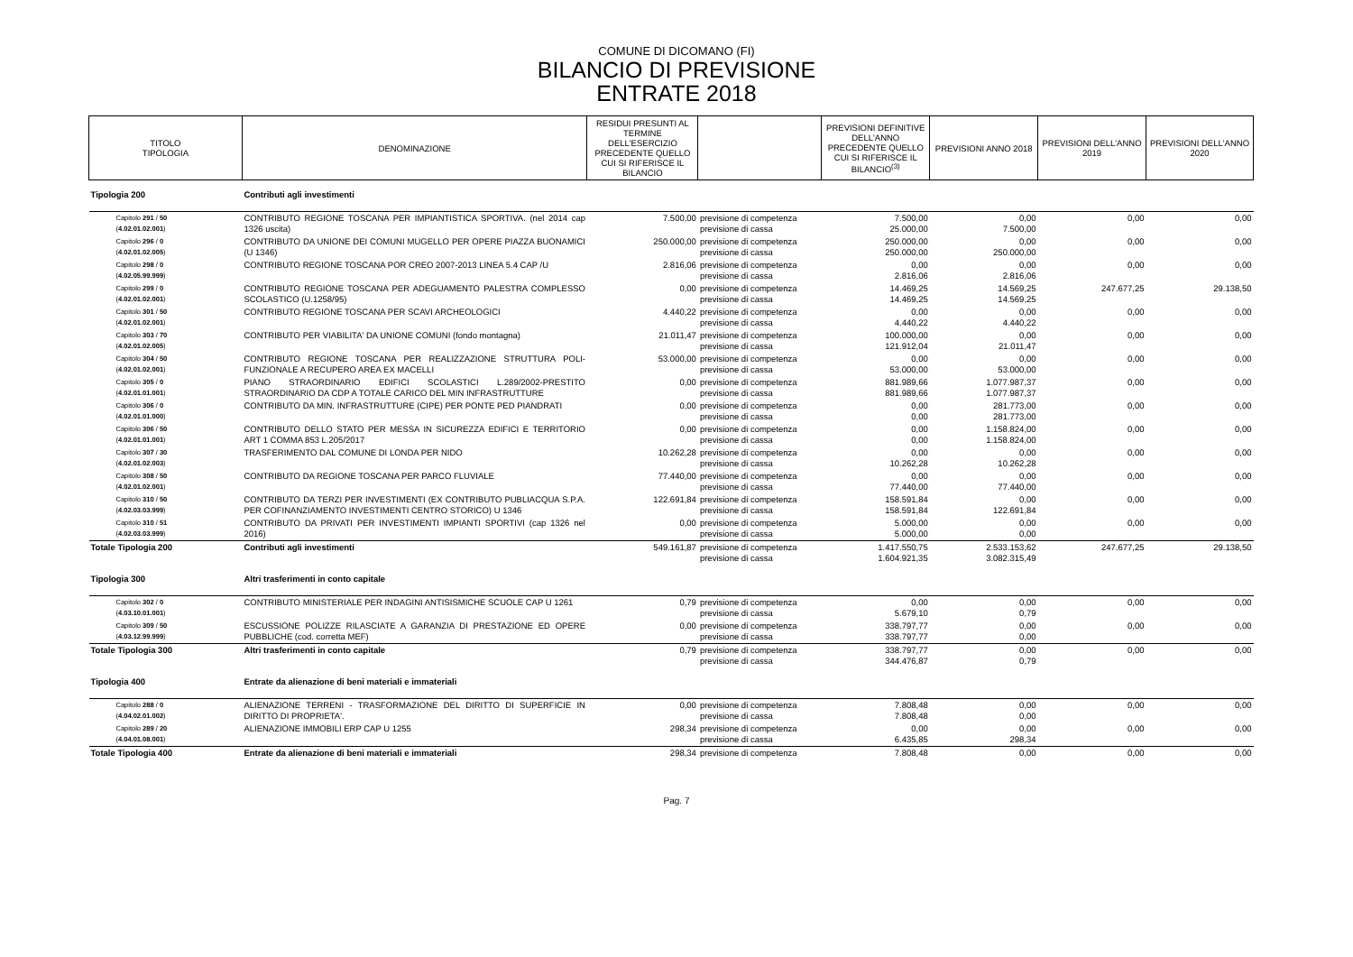COMUNE DI DICOMANO (FI)
BILANCIO DI PREVISIONE
ENTRATE 2018
| TITOLO TIPOLOGIA | DENOMINAZIONE | RESIDUI PRESUNTI AL TERMINE DELL'ESERCIZIO PRECEDENTE QUELLO CUI SI RIFERISCE IL BILANCIO | | PREVISIONI DEFINITIVE DELL'ANNO PRECEDENTE QUELLO CUI SI RIFERISCE IL BILANCIO<sup>(3)</sup> | PREVISIONI ANNO 2018 | PREVISIONI DELL'ANNO 2019 | PREVISIONI DELL'ANNO 2020 |
| --- | --- | --- | --- | --- | --- | --- | --- |
| Tipologia 200 | Contributi agli investimenti | | | | | | |
| Capitolo 291 / 50 ( 4.02.01.02.001 ) | CONTRIBUTO REGIONE TOSCANA PER IMPIANTISTICA SPORTIVA. (nel 2014 cap 1326 uscita) | 7.500,00 | previsione di competenza previsione di cassa | 7.500,00 25.000,00 | 0,00 7.500,00 | 0,00 | 0,00 |
| Capitolo 296 / 0 ( 4.02.01.02.005 ) | CONTRIBUTO DA UNIONE DEI COMUNI MUGELLO PER OPERE PIAZZA BUONAMICI (U 1346) | 250.000,00 | previsione di competenza previsione di cassa | 250.000,00 250.000,00 | 0,00 250.000,00 | 0,00 | 0,00 |
| Capitolo 298 / 0 ( 4.02.05.99.999 ) | CONTRIBUTO REGIONE TOSCANA POR CREO 2007-2013 LINEA 5.4 CAP /U | 2.816,06 | previsione di competenza previsione di cassa | 0,00 2.816,06 | 0,00 2.816,06 | 0,00 | 0,00 |
| Capitolo 299 / 0 ( 4.02.01.02.001 ) | CONTRIBUTO REGIONE TOSCANA PER ADEGUAMENTO PALESTRA COMPLESSO SCOLASTICO (U.1258/95) | 0,00 | previsione di competenza previsione di cassa | 14.469,25 14.469,25 | 14.569,25 14.569,25 | 247.677,25 | 29.138,50 |
| Capitolo 301 / 50 ( 4.02.01.02.001 ) | CONTRIBUTO REGIONE TOSCANA PER SCAVI ARCHEOLOGICI | 4.440,22 | previsione di competenza previsione di cassa | 0,00 4.440,22 | 0,00 4.440,22 | 0,00 | 0,00 |
| Capitolo 303 / 70 ( 4.02.01.02.005 ) | CONTRIBUTO PER VIABILITA' DA UNIONE COMUNI (fondo montagna) | 21.011,47 | previsione di competenza previsione di cassa | 100.000,00 121.912,04 | 0,00 21.011,47 | 0,00 | 0,00 |
| Capitolo 304 / 50 ( 4.02.01.02.001 ) | CONTRIBUTO REGIONE TOSCANA PER REALIZZAZIONE STRUTTURA POLI- FUNZIONALE A RECUPERO AREA EX MACELLI | 53.000,00 | previsione di competenza previsione di cassa | 0,00 53.000,00 | 0,00 53.000,00 | 0,00 | 0,00 |
| Capitolo 305 / 0 ( 4.02.01.01.001 ) | PIANO STRAORDINARIO EDIFICI SCOLASTICI L.289/2002-PRESTITO STRAORDINARIO DA CDP A TOTALE CARICO DEL MIN INFRASTRUTTURE | 0,00 | previsione di competenza previsione di cassa | 881.989,66 881.989,66 | 1.077.987,37 1.077.987,37 | 0,00 | 0,00 |
| Capitolo 306 / 0 ( 4.02.01.01.000 ) | CONTRIBUTO DA MIN. INFRASTRUTTURE (CIPE) PER PONTE PED PIANDRATI | 0,00 | previsione di competenza previsione di cassa | 0,00 0,00 | 281.773,00 281.773,00 | 0,00 | 0,00 |
| Capitolo 306 / 50 ( 4.02.01.01.001 ) | CONTRIBUTO DELLO STATO PER MESSA IN SICUREZZA EDIFICI E TERRITORIO ART 1 COMMA 853 L.205/2017 | 0,00 | previsione di competenza previsione di cassa | 0,00 0,00 | 1.158.824,00 1.158.824,00 | 0,00 | 0,00 |
| Capitolo 307 / 30 ( 4.02.01.02.003 ) | TRASFERIMENTO DAL COMUNE DI LONDA PER NIDO | 10.262,28 | previsione di competenza previsione di cassa | 0,00 10.262,28 | 0,00 10.262,28 | 0,00 | 0,00 |
| Capitolo 308 / 50 ( 4.02.01.02.001 ) | CONTRIBUTO DA REGIONE TOSCANA PER PARCO FLUVIALE | 77.440,00 | previsione di competenza previsione di cassa | 0,00 77.440,00 | 0,00 77.440,00 | 0,00 | 0,00 |
| Capitolo 310 / 50 ( 4.02.03.03.999 ) | CONTRIBUTO DA TERZI PER INVESTIMENTI (EX CONTRIBUTO PUBLIACQUA S.P.A. PER COFINANZIAMENTO INVESTIMENTI CENTRO STORICO) U 1346 | 122.691,84 | previsione di competenza previsione di cassa | 158.591,84 158.591,84 | 0,00 122.691,84 | 0,00 | 0,00 |
| Capitolo 310 / 51 ( 4.02.03.03.999 ) | CONTRIBUTO DA PRIVATI PER INVESTIMENTI IMPIANTI SPORTIVI (cap 1326 nel 2016) | 0,00 | previsione di competenza previsione di cassa | 5.000,00 5.000,00 | 0,00 0,00 | 0,00 | 0,00 |
| Totale Tipologia 200 | Contributi agli investimenti | 549.161,87 | previsione di competenza previsione di cassa | 1.417.550,75 1.604.921,35 | 2.533.153,62 3.082.315,49 | 247.677,25 | 29.138,50 |
| Tipologia 300 | Altri trasferimenti in conto capitale | | | | | | |
| Capitolo 302 / 0 ( 4.03.10.01.001 ) | CONTRIBUTO MINISTERIALE PER INDAGINI ANTISISMICHE SCUOLE CAP U 1261 | 0,79 | previsione di competenza previsione di cassa | 0,00 5.679,10 | 0,00 0,79 | 0,00 | 0,00 |
| Capitolo 309 / 50 ( 4.03.12.99.999 ) | ESCUSSIONE POLIZZE RILASCIATE A GARANZIA DI PRESTAZIONE ED OPERE PUBBLICHE (cod. corretta MEF) | 0,00 | previsione di competenza previsione di cassa | 338.797,77 338.797,77 | 0,00 0,00 | 0,00 | 0,00 |
| Totale Tipologia 300 | Altri trasferimenti in conto capitale | 0,79 | previsione di competenza previsione di cassa | 338.797,77 344.476,87 | 0,00 0,79 | 0,00 | 0,00 |
| Tipologia 400 | Entrate da alienazione di beni materiali e immateriali | | | | | | |
| Capitolo 288 / 0 ( 4.04.02.01.002 ) | ALIENAZIONE TERRENI - TRASFORMAZIONE DEL DIRITTO DI SUPERFICIE IN DIRITTO DI PROPRIETA'. | 0,00 | previsione di competenza previsione di cassa | 7.808,48 7.808,48 | 0,00 0,00 | 0,00 | 0,00 |
| Capitolo 289 / 20 ( 4.04.01.08.001 ) | ALIENAZIONE IMMOBILI ERP CAP U 1255 | 298,34 | previsione di competenza previsione di cassa | 0,00 6.435,85 | 0,00 298,34 | 0,00 | 0,00 |
| Totale Tipologia 400 | Entrate da alienazione di beni materiali e immateriali | 298,34 | previsione di competenza | 7.808,48 | 0,00 | 0,00 | 0,00 |
Pag. 7